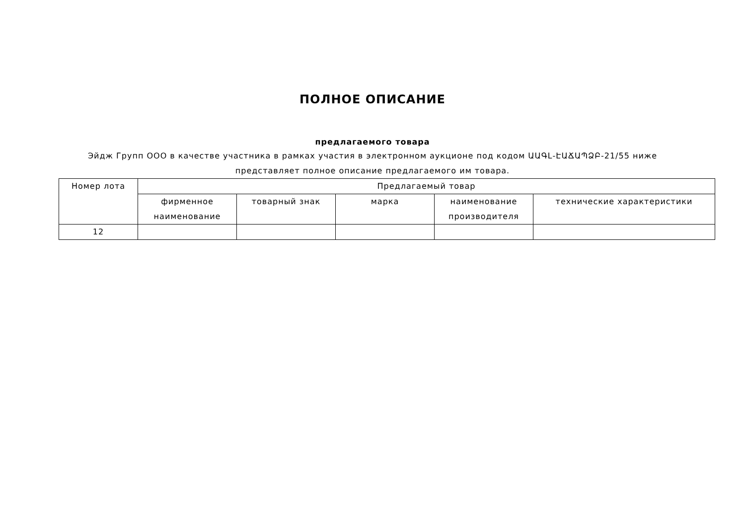ПОЛНОЕ ОПИСАНИЕ
предлагаемого товара
Эйдж Групп ООО в качестве участника в рамках участия в электронном аукционе под кодом ԱԱԳԼ-ԷԱՃԱՊՁԲ-21/55 ниже представляет полное описание предлагаемого им товара.
| Номер лота | Предлагаемый товар | | | | |
| --- | --- | --- | --- | --- | --- |
| | фирменное наименование | товарный знак | марка | наименование производителя | технические характеристики |
| 12 | | | | | |